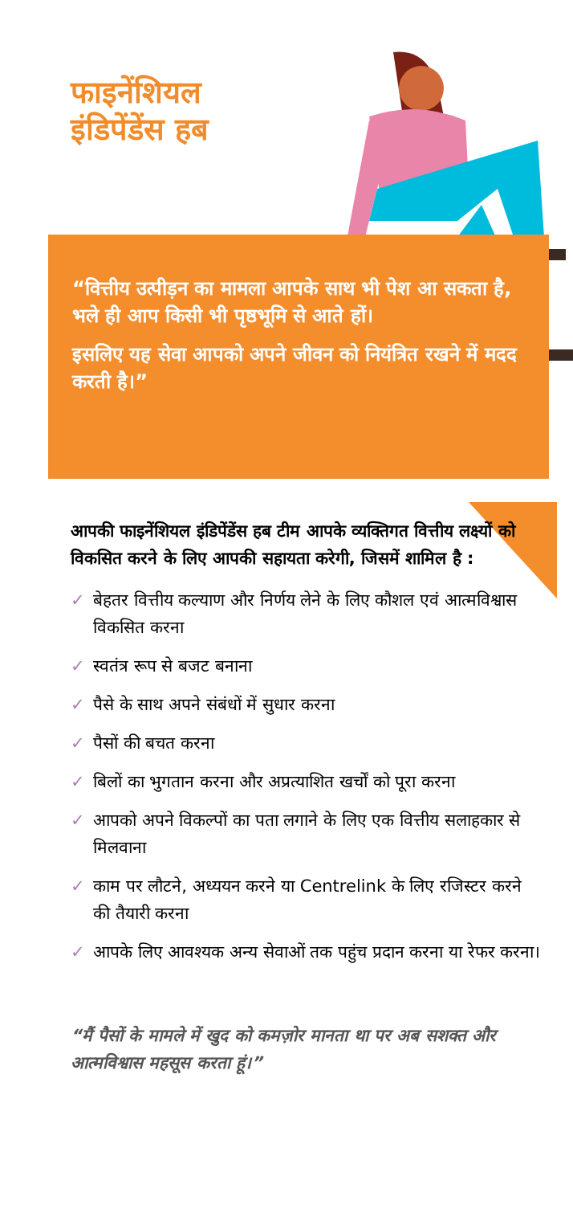फाइनेंशियल
इंडिपेंडेंस हब
“वित्तीय उत्पीड़न का मामला आपके साथ भी पेश आ सकता है, भले ही आप किसी भी पृष्ठभूमि से आते हों।
इसलिए यह सेवा आपको अपने जीवन को नियंत्रित रखने में मदद करती है।”
आपकी फाइनेंशियल इंडिपेंडेंस हब टीम आपके व्यक्तिगत वित्तीय लक्ष्यों को विकसित करने के लिए आपकी सहायता करेगी, जिसमें शामिल है :
✓ बेहतर वित्तीय कल्याण और निर्णय लेने के लिए कौशल एवं आत्मविश्वास विकसित करना
✓ स्वतंत्र रूप से बजट बनाना
✓ पैसे के साथ अपने संबंधों में सुधार करना
✓ पैसों की बचत करना
✓ बिलों का भुगतान करना और अप्रत्याशित खर्चों को पूरा करना
✓ आपको अपने विकल्पों का पता लगाने के लिए एक वित्तीय सलाहकार से मिलवाना
✓ काम पर लौटने, अध्ययन करने या Centrelink के लिए रजिस्टर करने की तैयारी करना
✓ आपके लिए आवश्यक अन्य सेवाओं तक पहुंच प्रदान करना या रेफर करना।
“मैं पैसों के मामले में खुद को कमज़ोर मानता था पर अब सशक्त और आत्मविश्वास महसूस करता हूं।”